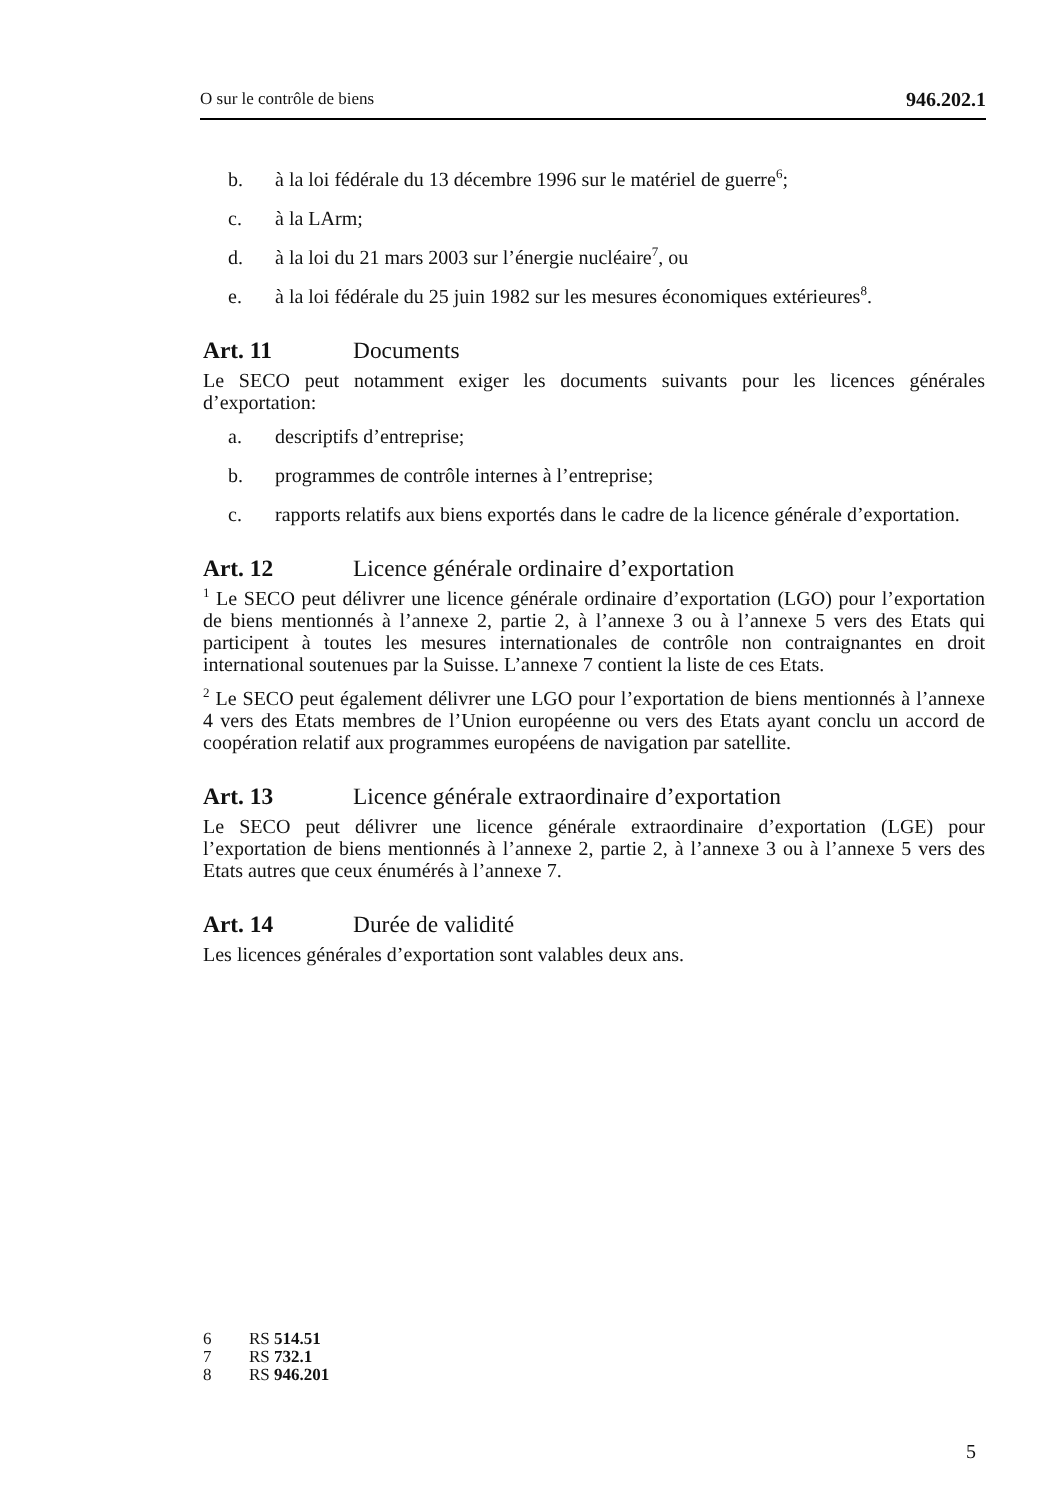O sur le contrôle de biens 946.202.1
b. à la loi fédérale du 13 décembre 1996 sur le matériel de guerre<sup>6</sup>;
c. à la LArm;
d. à la loi du 21 mars 2003 sur l’énergie nucléaire<sup>7</sup>, ou
e. à la loi fédérale du 25 juin 1982 sur les mesures économiques extérieures<sup>8</sup>.
Art. 11 Documents
Le SECO peut notamment exiger les documents suivants pour les licences générales d’exportation:
a. descriptifs d’entreprise;
b. programmes de contrôle internes à l’entreprise;
c. rapports relatifs aux biens exportés dans le cadre de la licence générale d’exportation.
Art. 12 Licence générale ordinaire d’exportation
<sup>1</sup> Le SECO peut délivrer une licence générale ordinaire d’exportation (LGO) pour l’exportation de biens mentionnés à l’annexe 2, partie 2, à l’annexe 3 ou à l’annexe 5 vers des Etats qui participent à toutes les mesures internationales de contrôle non contraignantes en droit international soutenues par la Suisse. L’annexe 7 contient la liste de ces Etats.
<sup>2</sup> Le SECO peut également délivrer une LGO pour l’exportation de biens mentionnés à l’annexe 4 vers des Etats membres de l’Union européenne ou vers des Etats ayant conclu un accord de coopération relatif aux programmes européens de navigation par satellite.
Art. 13 Licence générale extraordinaire d’exportation
Le SECO peut délivrer une licence générale extraordinaire d’exportation (LGE) pour l’exportation de biens mentionnés à l’annexe 2, partie 2, à l’annexe 3 ou à l’annexe 5 vers des Etats autres que ceux énumérés à l’annexe 7.
Art. 14 Durée de validité
Les licences générales d’exportation sont valables deux ans.
6 RS 514.51
7 RS 732.1
8 RS 946.201
5